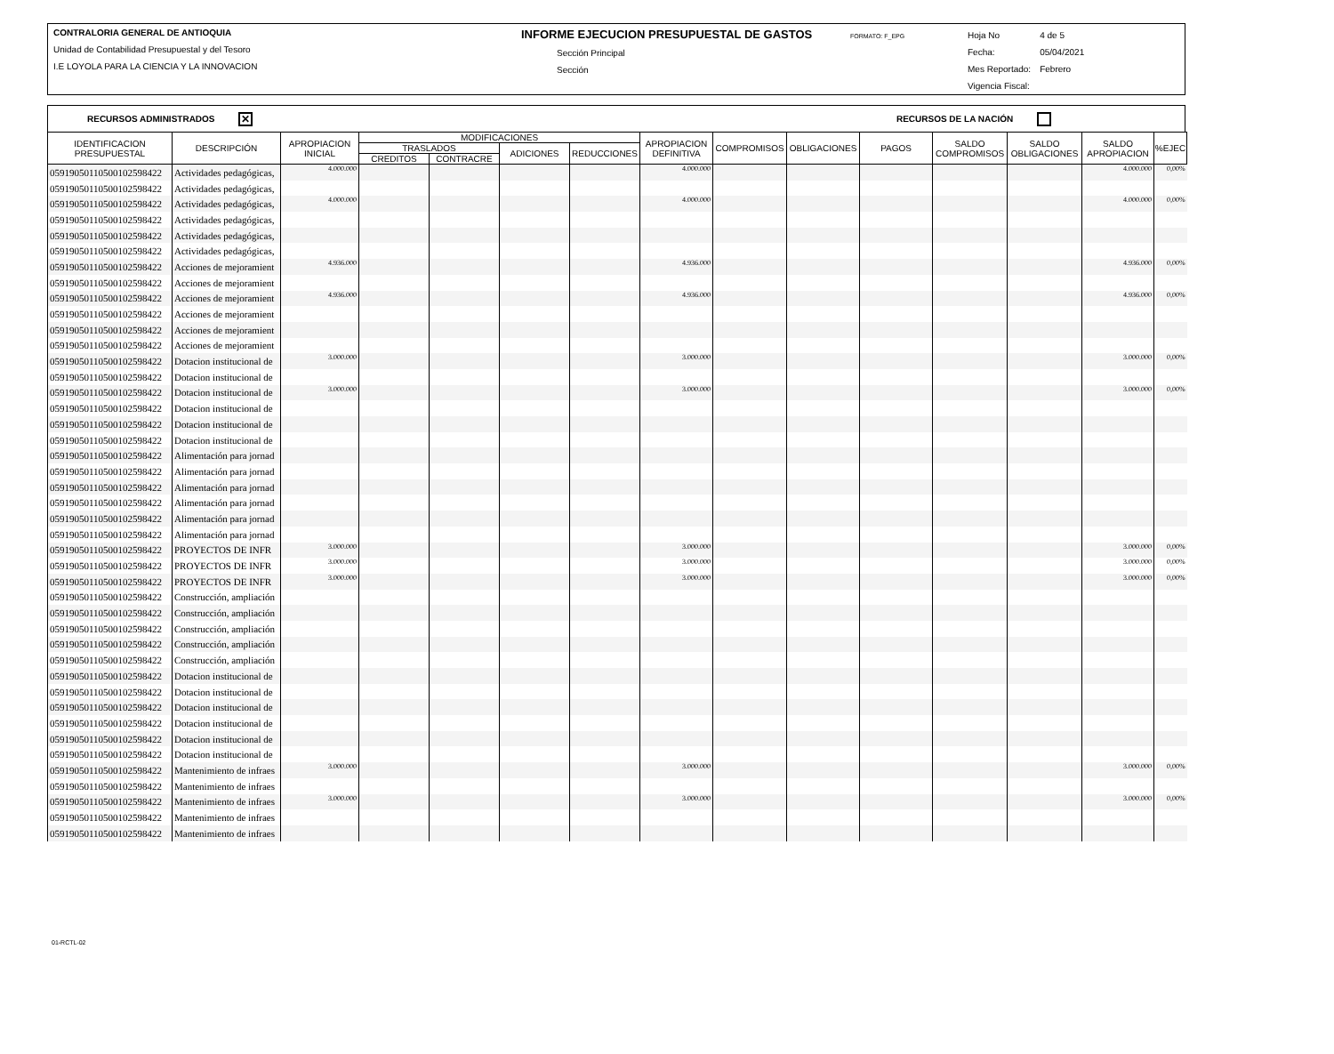CONTRALORIA GENERAL DE ANTIOQUIA
Unidad de Contabilidad Presupuestal y del Tesoro
I.E LOYOLA PARA LA CIENCIA Y LA INNOVACION
INFORME EJECUCION PRESUPUESTAL DE GASTOS FORMATO: F_EPG
Sección Principal
Sección
| Hoja No | 4 de 5 |
| Fecha: | 05/04/2021 |
| Mes Reportado: | Febrero |
| Vigencia Fiscal: | |
RECURSOS ADMINISTRADOS ✕ RECURSOS DE LA NACIÓN
| IDENTIFICACION PRESUPUESTAL | DESCRIPCIÓN | APROPIACION INICIAL | MODIFICACIONES | | | | APROPIACION DEFINITIVA | COMPROMISOS | OBLIGACIONES | PAGOS | SALDO COMPROMISOS | SALDO OBLIGACIONES | SALDO APROPIACION | %EJEC |
| --- | --- | --- | --- | --- | --- | --- | --- | --- | --- | --- | --- | --- | --- | --- |
| | | | TRASLADOS | | ADICIONES | REDUCCIONES | | | | | | | | |
| | | | CREDITOS | CONTRACRE | | | | | | | | | | |
| 059190501105001025984​22 | Actividades pedagógicas, | 4.000.000 | | | | | 4.000.000 | | | | | | 4.000.000 | 0,00% |
| 059190501105001025984​22 | Actividades pedagógicas, | | | | | | | | | | | | | |
| 059190501105001025984​22 | Actividades pedagógicas, | 4.000.000 | | | | | 4.000.000 | | | | | | 4.000.000 | 0,00% |
| 059190501105001025984​22 | Actividades pedagógicas, | | | | | | | | | | | | | |
| 059190501105001025984​22 | Actividades pedagógicas, | | | | | | | | | | | | | |
| 059190501105001025984​22 | Actividades pedagógicas, | | | | | | | | | | | | | |
| 059190501105001025984​22 | Acciones de mejoramient | 4.936.000 | | | | | 4.936.000 | | | | | | 4.936.000 | 0,00% |
| 059190501105001025984​22 | Acciones de mejoramient | | | | | | | | | | | | | |
| 059190501105001025984​22 | Acciones de mejoramient | 4.936.000 | | | | | 4.936.000 | | | | | | 4.936.000 | 0,00% |
| 059190501105001025984​22 | Acciones de mejoramient | | | | | | | | | | | | | |
| 059190501105001025984​22 | Acciones de mejoramient | | | | | | | | | | | | | |
| 059190501105001025984​22 | Acciones de mejoramient | | | | | | | | | | | | | |
| 059190501105001025984​22 | Dotacion institucional de | 3.000.000 | | | | | 3.000.000 | | | | | | 3.000.000 | 0,00% |
| 059190501105001025984​22 | Dotacion institucional de | | | | | | | | | | | | | |
| 059190501105001025984​22 | Dotacion institucional de | 3.000.000 | | | | | 3.000.000 | | | | | | 3.000.000 | 0,00% |
| 059190501105001025984​22 | Dotacion institucional de | | | | | | | | | | | | | |
| 059190501105001025984​22 | Dotacion institucional de | | | | | | | | | | | | | |
| 059190501105001025984​22 | Dotacion institucional de | | | | | | | | | | | | | |
| 059190501105001025984​22 | Alimentación para jornad | | | | | | | | | | | | | |
| 059190501105001025984​22 | Alimentación para jornad | | | | | | | | | | | | | |
| 059190501105001025984​22 | Alimentación para jornad | | | | | | | | | | | | | |
| 059190501105001025984​22 | Alimentación para jornad | | | | | | | | | | | | | |
| 059190501105001025984​22 | Alimentación para jornad | | | | | | | | | | | | | |
| 059190501105001025984​22 | Alimentación para jornad | | | | | | | | | | | | | |
| 059190501105001025984​22 | PROYECTOS DE INFR | 3.000.000 | | | | | 3.000.000 | | | | | | 3.000.000 | 0,00% |
| 059190501105001025984​22 | PROYECTOS DE INFR | 3.000.000 | | | | | 3.000.000 | | | | | | 3.000.000 | 0,00% |
| 059190501105001025984​22 | PROYECTOS DE INFR | 3.000.000 | | | | | 3.000.000 | | | | | | 3.000.000 | 0,00% |
| 059190501105001025984​22 | Construcción, ampliación | | | | | | | | | | | | | |
| 059190501105001025984​22 | Construcción, ampliación | | | | | | | | | | | | | |
| 059190501105001025984​22 | Construcción, ampliación | | | | | | | | | | | | | |
| 059190501105001025984​22 | Construcción, ampliación | | | | | | | | | | | | | |
| 059190501105001025984​22 | Construcción, ampliación | | | | | | | | | | | | | |
| 059190501105001025984​22 | Dotacion institucional de | | | | | | | | | | | | | |
| 059190501105001025984​22 | Dotacion institucional de | | | | | | | | | | | | | |
| 059190501105001025984​22 | Dotacion institucional de | | | | | | | | | | | | | |
| 059190501105001025984​22 | Dotacion institucional de | | | | | | | | | | | | | |
| 059190501105001025984​22 | Dotacion institucional de | | | | | | | | | | | | | |
| 059190501105001025984​22 | Dotacion institucional de | | | | | | | | | | | | | |
| 059190501105001025984​22 | Mantenimiento de infraes | 3.000.000 | | | | | 3.000.000 | | | | | | 3.000.000 | 0,00% |
| 059190501105001025984​22 | Mantenimiento de infraes | | | | | | | | | | | | | |
| 059190501105001025984​22 | Mantenimiento de infraes | 3.000.000 | | | | | 3.000.000 | | | | | | 3.000.000 | 0,00% |
| 059190501105001025984​22 | Mantenimiento de infraes | | | | | | | | | | | | | |
| 059190501105001025984​22 | Mantenimiento de infraes | | | | | | | | | | | | | |
01-RCTL-02